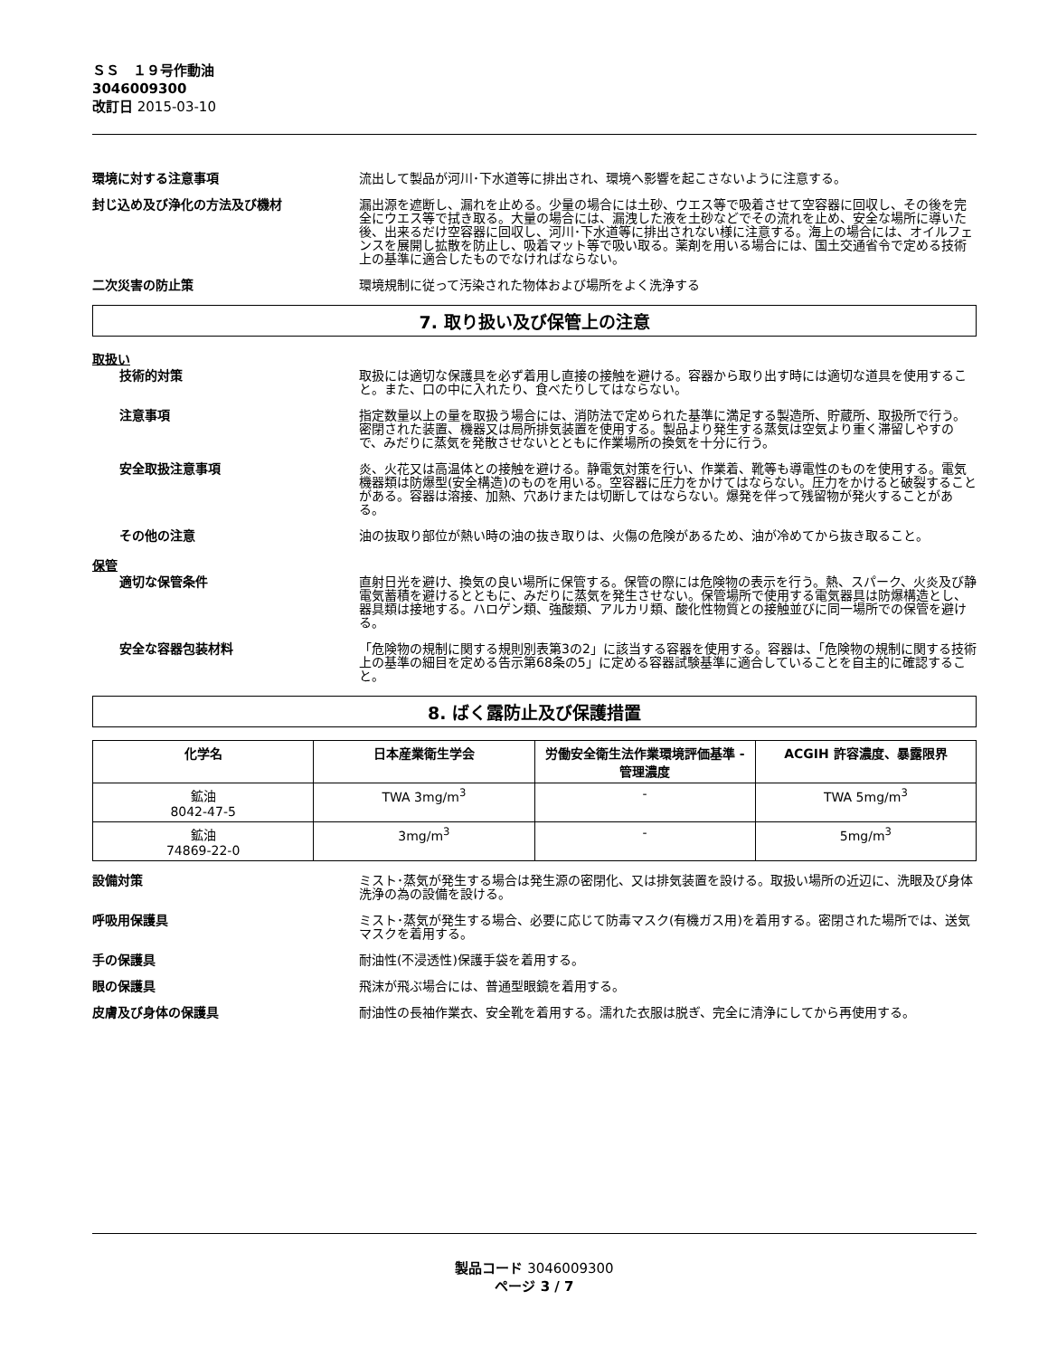ＳＳ　１９号作動油
3046009300
改訂日 2015-03-10
環境に対する注意事項 流出して製品が河川･下水道等に排出され、環境へ影響を起こさないように注意する。
封じ込め及び浄化の方法及び機材 漏出源を遮断し、漏れを止める。少量の場合には土砂、ウエス等で吸着させて空容器に回収し、その後を完全にウエス等で拭き取る。大量の場合には、漏洩した液を土砂などでその流れを止め、安全な場所に導いた後、出来るだけ空容器に回収し、河川･下水道等に排出されない様に注意する。海上の場合には、オイルフェンスを展開し拡散を防止し、吸着マット等で吸い取る。薬剤を用いる場合には、国土交通省令で定める技術上の基準に適合したものでなければならない。
二次災害の防止策 環境規制に従って汚染された物体および場所をよく洗浄する
7. 取り扱い及び保管上の注意
取扱い
技術的対策 取扱には適切な保護具を必ず着用し直接の接触を避ける。容器から取り出す時には適切な道具を使用すること。また、口の中に入れたり、食べたりしてはならない。
注意事項 指定数量以上の量を取扱う場合には、消防法で定められた基準に満足する製造所、貯蔵所、取扱所で行う。密閉された装置、機器又は局所排気装置を使用する。製品より発生する蒸気は空気より重く滞留しやすので、みだりに蒸気を発散させないとともに作業場所の換気を十分に行う。
安全取扱注意事項 炎、火花又は高温体との接触を避ける。静電気対策を行い、作業着、靴等も導電性のものを使用する。電気機器類は防爆型(安全構造)のものを用いる。空容器に圧力をかけてはならない。圧力をかけると破裂することがある。容器は溶接、加熱、穴あけまたは切断してはならない。爆発を伴って残留物が発火することがある。
その他の注意 油の抜取り部位が熱い時の油の抜き取りは、火傷の危険があるため、油が冷めてから抜き取ること。
保管
適切な保管条件 直射日光を避け、換気の良い場所に保管する。保管の際には危険物の表示を行う。熱、スパーク、火炎及び静電気蓄積を避けるとともに、みだりに蒸気を発生させない。保管場所で使用する電気器具は防爆構造とし、器具類は接地する。ハロゲン類、強酸類、アルカリ類、酸化性物質との接触並びに同一場所での保管を避ける。
安全な容器包装材料 「危険物の規制に関する規則別表第3の2」に該当する容器を使用する。容器は、「危険物の規制に関する技術上の基準の細目を定める告示第68条の5」に定める容器試験基準に適合していることを自主的に確認すること。
8. ばく露防止及び保護措置
| 化学名 | 日本産業衛生学会 | 労働安全衛生法作業環境評価基準 - 管理濃度 | ACGIH 許容濃度、暴露限界 |
| --- | --- | --- | --- |
| 鉱油 8042-47-5 | TWA 3mg/m<sup>3</sup> | - | TWA 5mg/m<sup>3</sup> |
| 鉱油 74869-22-0 | 3mg/m<sup>3</sup> | - | 5mg/m<sup>3</sup> |
設備対策 ミスト･蒸気が発生する場合は発生源の密閉化、又は排気装置を設ける。取扱い場所の近辺に、洗眼及び身体洗浄の為の設備を設ける。
呼吸用保護具 ミスト･蒸気が発生する場合、必要に応じて防毒マスク(有機ガス用)を着用する。密閉された場所では、送気マスクを着用する。
手の保護具 耐油性(不浸透性)保護手袋を着用する。
眼の保護具 飛沫が飛ぶ場合には、普通型眼鏡を着用する。
皮膚及び身体の保護具 耐油性の長袖作業衣、安全靴を着用する。濡れた衣服は脱ぎ、完全に清浄にしてから再使用する。
製品コード 3046009300
ページ 3 / 7